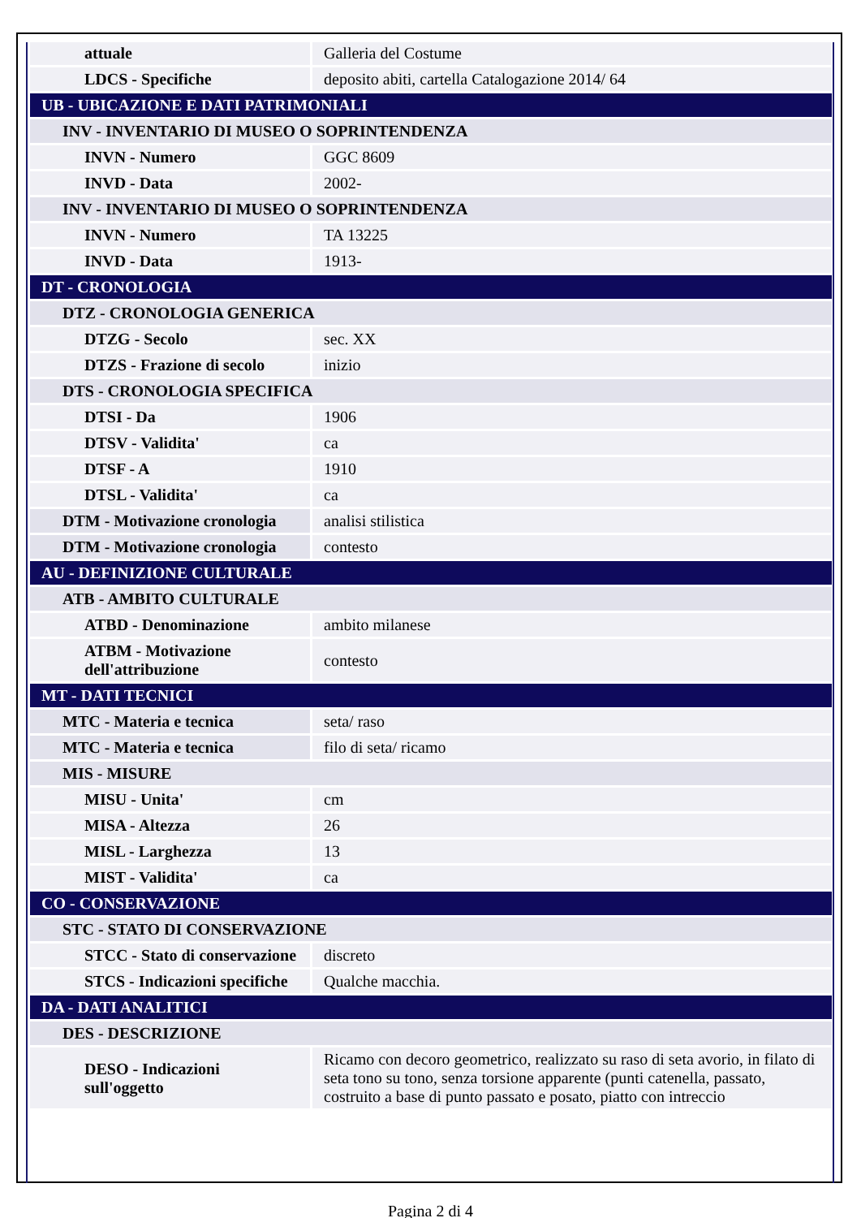| attuale | Galleria del Costume |
| LDCS - Specifiche | deposito abiti, cartella Catalogazione 2014/ 64 |
| UB - UBICAZIONE E DATI PATRIMONIALI | |
| INV - INVENTARIO DI MUSEO O SOPRINTENDENZA | |
| INVN - Numero | GGC 8609 |
| INVD - Data | 2002- |
| INV - INVENTARIO DI MUSEO O SOPRINTENDENZA | |
| INVN - Numero | TA 13225 |
| INVD - Data | 1913- |
| DT - CRONOLOGIA | |
| DTZ - CRONOLOGIA GENERICA | |
| DTZG - Secolo | sec. XX |
| DTZS - Frazione di secolo | inizio |
| DTS - CRONOLOGIA SPECIFICA | |
| DTSI - Da | 1906 |
| DTSV - Validita' | ca |
| DTSF - A | 1910 |
| DTSL - Validita' | ca |
| DTM - Motivazione cronologia | analisi stilistica |
| DTM - Motivazione cronologia | contesto |
| AU - DEFINIZIONE CULTURALE | |
| ATB - AMBITO CULTURALE | |
| ATBD - Denominazione | ambito milanese |
| ATBM - Motivazione dell'attribuzione | contesto |
| MT - DATI TECNICI | |
| MTC - Materia e tecnica | seta/ raso |
| MTC - Materia e tecnica | filo di seta/ ricamo |
| MIS - MISURE | |
| MISU - Unita' | cm |
| MISA - Altezza | 26 |
| MISL - Larghezza | 13 |
| MIST - Validita' | ca |
| CO - CONSERVAZIONE | |
| STC - STATO DI CONSERVAZIONE | |
| STCC - Stato di conservazione | discreto |
| STCS - Indicazioni specifiche | Qualche macchia. |
| DA - DATI ANALITICI | |
| DES - DESCRIZIONE | |
| DESO - Indicazioni sull'oggetto | Ricamo con decoro geometrico, realizzato su raso di seta avorio, in filato di seta tono su tono, senza torsione apparente (punti catenella, passato, costruito a base di punto passato e posato, piatto con intreccio |
Pagina 2 di 4